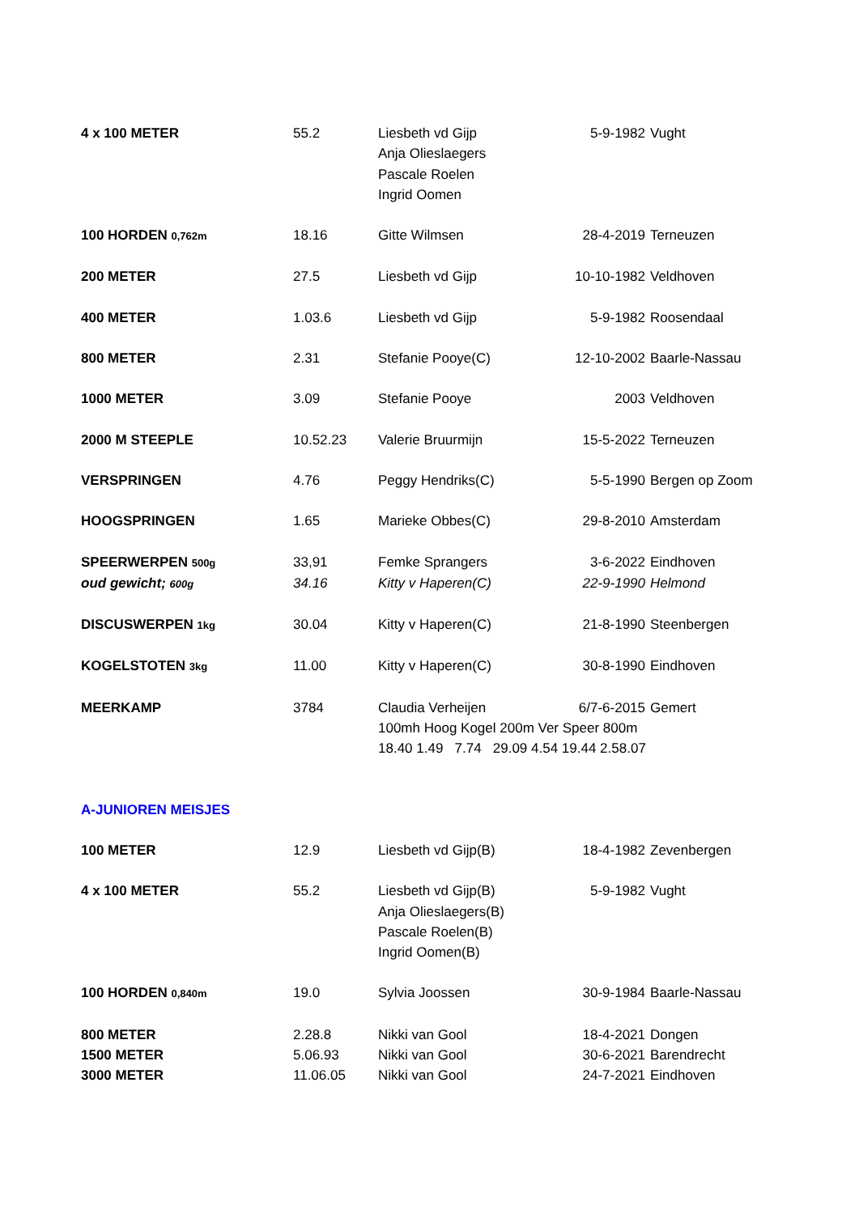| 4 x 100 METER | 55.2 | Liesbeth vd Gijp Anja Olieslaegers Pascale Roelen Ingrid Oomen | 5-9-1982 | Vught |
| 100 HORDEN 0,762m | 18.16 | Gitte Wilmsen | 28-4-2019 | Terneuzen |
| 200 METER | 27.5 | Liesbeth vd Gijp | 10-10-1982 | Veldhoven |
| 400 METER | 1.03.6 | Liesbeth vd Gijp | 5-9-1982 | Roosendaal |
| 800 METER | 2.31 | Stefanie Pooye(C) | 12-10-2002 | Baarle-Nassau |
| 1000 METER | 3.09 | Stefanie Pooye | 2003 | Veldhoven |
| 2000 M STEEPLE | 10.52.23 | Valerie Bruurmijn | 15-5-2022 | Terneuzen |
| VERSPRINGEN | 4.76 | Peggy Hendriks(C) | 5-5-1990 | Bergen op Zoom |
| HOOGSPRINGEN | 1.65 | Marieke Obbes(C) | 29-8-2010 | Amsterdam |
| SPEERWERPEN 500g | 33,91 | Femke Sprangers | 3-6-2022 | Eindhoven |
| oud gewicht; 600g | 34.16 | Kitty v Haperen(C) | 22-9-1990 | Helmond |
| DISCUSWERPEN 1kg | 30.04 | Kitty v Haperen(C) | 21-8-1990 | Steenbergen |
| KOGELSTOTEN 3kg | 11.00 | Kitty v Haperen(C) | 30-8-1990 | Eindhoven |
| MEERKAMP | 3784 | Claudia Verheijen | 6/7-6-2015 | Gemert |
| | | 100mh Hoog Kogel 200m Ver Speer 800m 18.40 1.49 7.74 29.09 4.54 19.44 2.58.07 | | |
| A-JUNIOREN MEISJES | | | | |
| 100 METER | 12.9 | Liesbeth vd Gijp(B) | 18-4-1982 | Zevenbergen |
| 4 x 100 METER | 55.2 | Liesbeth vd Gijp(B) Anja Olieslaegers(B) Pascale Roelen(B) Ingrid Oomen(B) | 5-9-1982 | Vught |
| 100 HORDEN 0,840m | 19.0 | Sylvia Joossen | 30-9-1984 | Baarle-Nassau |
| 800 METER | 2.28.8 | Nikki van Gool | 18-4-2021 | Dongen |
| 1500 METER | 5.06.93 | Nikki van Gool | 30-6-2021 | Barendrecht |
| 3000 METER | 11.06.05 | Nikki van Gool | 24-7-2021 | Eindhoven |